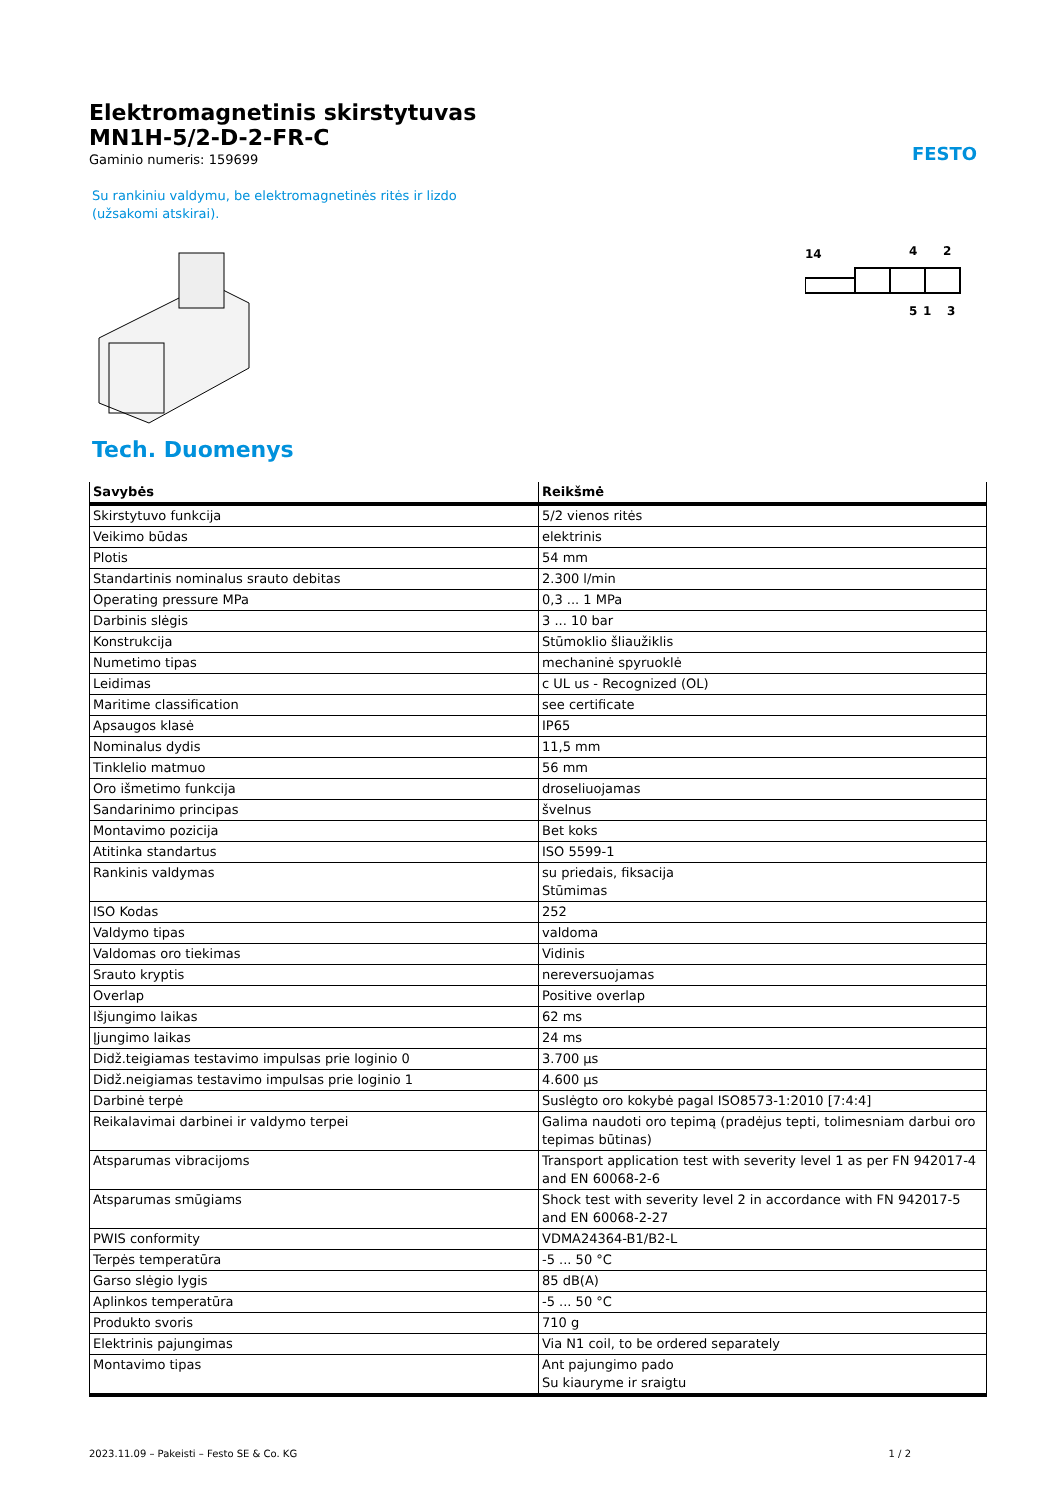FESTO
Elektromagnetinis skirstytuvas
MN1H-5/2-D-2-FR-C
Gaminio numeris: 159699
Su rankiniu valdymu, be elektromagnetinės ritės ir lizdo (užsakomi atskirai).
14
4
2
5
1
3
Tech. Duomenys
| Savybės | Reikšmė |
| --- | --- |
| Skirstytuvo funkcija | 5/2 vienos ritės |
| Veikimo būdas | elektrinis |
| Plotis | 54 mm |
| Standartinis nominalus srauto debitas | 2.300 l/min |
| Operating pressure MPa | 0,3 ... 1 MPa |
| Darbinis slėgis | 3 ... 10 bar |
| Konstrukcija | Stūmoklio šliaužiklis |
| Numetimo tipas | mechaninė spyruoklė |
| Leidimas | c UL us - Recognized (OL) |
| Maritime classification | see certificate |
| Apsaugos klasė | IP65 |
| Nominalus dydis | 11,5 mm |
| Tinklelio matmuo | 56 mm |
| Oro išmetimo funkcija | droseliuojamas |
| Sandarinimo principas | švelnus |
| Montavimo pozicija | Bet koks |
| Atitinka standartus | ISO 5599-1 |
| Rankinis valdymas | su priedais, fiksacija Stūmimas |
| ISO Kodas | 252 |
| Valdymo tipas | valdoma |
| Valdomas oro tiekimas | Vidinis |
| Srauto kryptis | nereversuojamas |
| Overlap | Positive overlap |
| Išjungimo laikas | 62 ms |
| Įjungimo laikas | 24 ms |
| Didž.teigiamas testavimo impulsas prie loginio 0 | 3.700 µs |
| Didž.neigiamas testavimo impulsas prie loginio 1 | 4.600 µs |
| Darbinė terpė | Suslėgto oro kokybė pagal ISO8573-1:2010 [7:4:4] |
| Reikalavimai darbinei ir valdymo terpei | Galima naudoti oro tepimą (pradėjus tepti, tolimesniam darbui oro tepimas būtinas) |
| Atsparumas vibracijoms | Transport application test with severity level 1 as per FN 942017-4 and EN 60068-2-6 |
| Atsparumas smūgiams | Shock test with severity level 2 in accordance with FN 942017-5 and EN 60068-2-27 |
| PWIS conformity | VDMA24364-B1/B2-L |
| Terpės temperatūra | -5 ... 50 °C |
| Garso slėgio lygis | 85 dB(A) |
| Aplinkos temperatūra | -5 ... 50 °C |
| Produkto svoris | 710 g |
| Elektrinis pajungimas | Via N1 coil, to be ordered separately |
| Montavimo tipas | Ant pajungimo pado Su kiauryme ir sraigtu |
2023.11.09 – Pakeisti – Festo SE & Co. KG 1 / 2